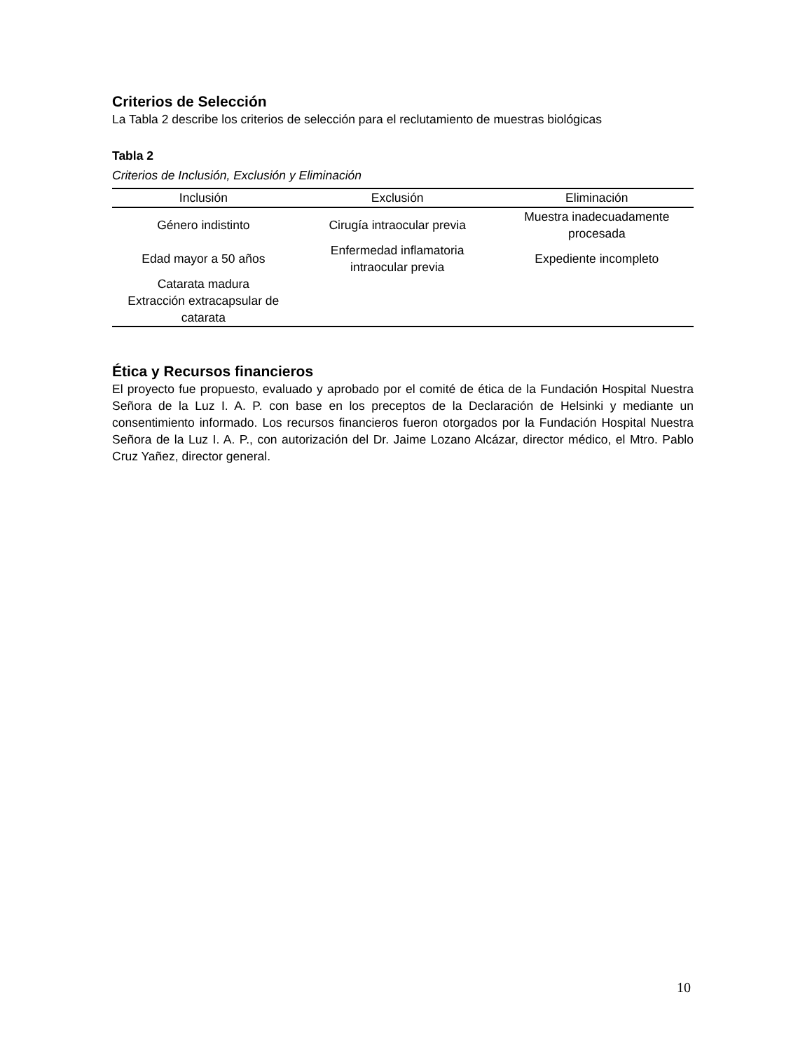Criterios de Selección
La Tabla 2 describe los criterios de selección para el reclutamiento de muestras biológicas
Tabla 2
Criterios de Inclusión, Exclusión y Eliminación
| Inclusión | Exclusión | Eliminación |
| --- | --- | --- |
| Género indistinto | Cirugía intraocular previa | Muestra inadecuadamente procesada |
| Edad mayor a 50 años | Enfermedad inflamatoria intraocular previa | Expediente incompleto |
| Catarata madura Extracción extracapsular de catarata | | |
Ética y Recursos financieros
El proyecto fue propuesto, evaluado y aprobado por el comité de ética de la Fundación Hospital Nuestra Señora de la Luz I. A. P. con base en los preceptos de la Declaración de Helsinki y mediante un consentimiento informado. Los recursos financieros fueron otorgados por la Fundación Hospital Nuestra Señora de la Luz I. A. P., con autorización del Dr. Jaime Lozano Alcázar, director médico, el Mtro. Pablo Cruz Yañez, director general.
10